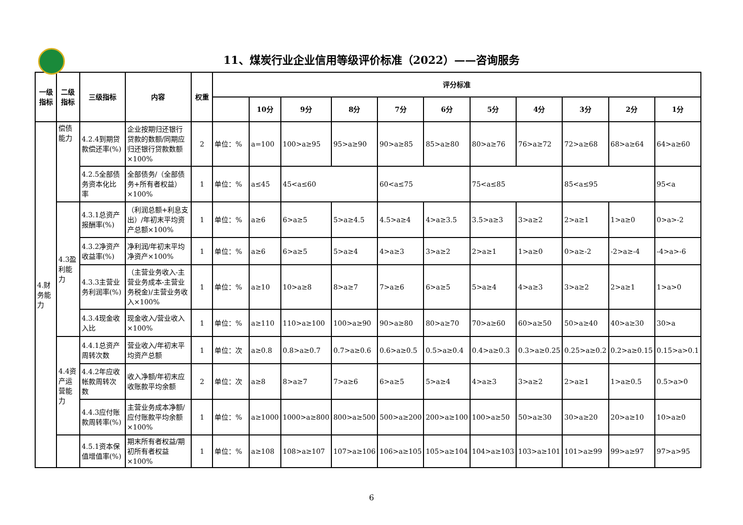11、煤炭行业企业信用等级评价标准（2022）——咨询服务
| 一级指标 | 二级指标 | 三级指标 | 内容 | 权重 | 评分标准 | | | | | | | | | | |
| --- | --- | --- | --- | --- | --- | --- | --- | --- | --- | --- | --- | --- | --- | --- | --- |
| | | | | | | 10分 | 9分 | 8分 | 7分 | 6分 | 5分 | 4分 | 3分 | 2分 | 1分 |
| 4.财务能力 | 偿债能力 | 4.2.4到期贷款偿还率(%) | 企业按期归还银行贷款的数额/同期应归还银行贷款数额×100% | 2 | 单位：% | a=100 | 100>a≥95 | 95>a≥90 | 90>a≥85 | 85>a≥80 | 80>a≥76 | 76>a≥72 | 72>a≥68 | 68>a≥64 | 64>a≥60 |
| | | 4.2.5全部债务资本化比率 | 全部债务/（全部债务+所有者权益）×100% | 1 | 单位：% | a≤45 | 45<a≤60 | | 60<a≤75 | | 75<a≤85 | | 85<a≤95 | | 95<a |
| | 4.3盈利能力 | 4.3.1总资产报酬率(%) | （利润总额+利息支出）/年初末平均资产总额×100% | 1 | 单位：% | a≥6 | 6>a≥5 | 5>a≥4.5 | 4.5>a≥4 | 4>a≥3.5 | 3.5>a≥3 | 3>a≥2 | 2>a≥1 | 1>a≥0 | 0>a>-2 |
| | | 4.3.2净资产收益率(%) | 净利润/年初末平均净资产×100% | 1 | 单位：% | a≥6 | 6>a≥5 | 5>a≥4 | 4>a≥3 | 3>a≥2 | 2>a≥1 | 1>a≥0 | 0>a≥-2 | -2>a≥-4 | -4>a>-6 |
| | | 4.3.3主营业务利润率(%) | （主营业务收入-主营业务成本-主营业务税金)/主营业务收入×100% | 1 | 单位：% | a≥10 | 10>a≥8 | 8>a≥7 | 7>a≥6 | 6>a≥5 | 5>a≥4 | 4>a≥3 | 3>a≥2 | 2>a≥1 | 1>a>0 |
| | | 4.3.4现金收入比 | 现金收入/营业收入×100% | 1 | 单位：% | a≥110 | 110>a≥100 | 100>a≥90 | 90>a≥80 | 80>a≥70 | 70>a≥60 | 60>a≥50 | 50>a≥40 | 40>a≥30 | 30>a |
| | 4.4资产运营能力 | 4.4.1总资产周转次数 | 营业收入/年初末平均资产总额 | 1 | 单位：次 | a≥0.8 | 0.8>a≥0.7 | 0.7>a≥0.6 | 0.6>a≥0.5 | 0.5>a≥0.4 | 0.4>a≥0.3 | 0.3>a≥0.25 | 0.25>a≥0.2 | 0.2>a≥0.15 | 0.15>a>0.1 |
| | | 4.4.2年应收帐款周转次数 | 收入净额/年初末应收账款平均余额 | 2 | 单位：次 | a≥8 | 8>a≥7 | 7>a≥6 | 6>a≥5 | 5>a≥4 | 4>a≥3 | 3>a≥2 | 2>a≥1 | 1>a≥0.5 | 0.5>a>0 |
| | | 4.4.3应付账款周转率(%) | 主营业务成本净额/应付账款平均余额×100% | 1 | 单位：% | a≥1000 | 1000>a≥800 | 800>a≥500 | 500>a≥200 | 200>a≥100 | 100>a≥50 | 50>a≥30 | 30>a≥20 | 20>a≥10 | 10>a≥0 |
| | | 4.5.1资本保值增值率(%) | 期末所有者权益/期初所有者权益×100% | 1 | 单位：% | a≥108 | 108>a≥107 | 107>a≥106 | 106>a≥105 | 105>a≥104 | 104>a≥103 | 103>a≥101 | 101>a≥99 | 99>a≥97 | 97>a>95 |
6